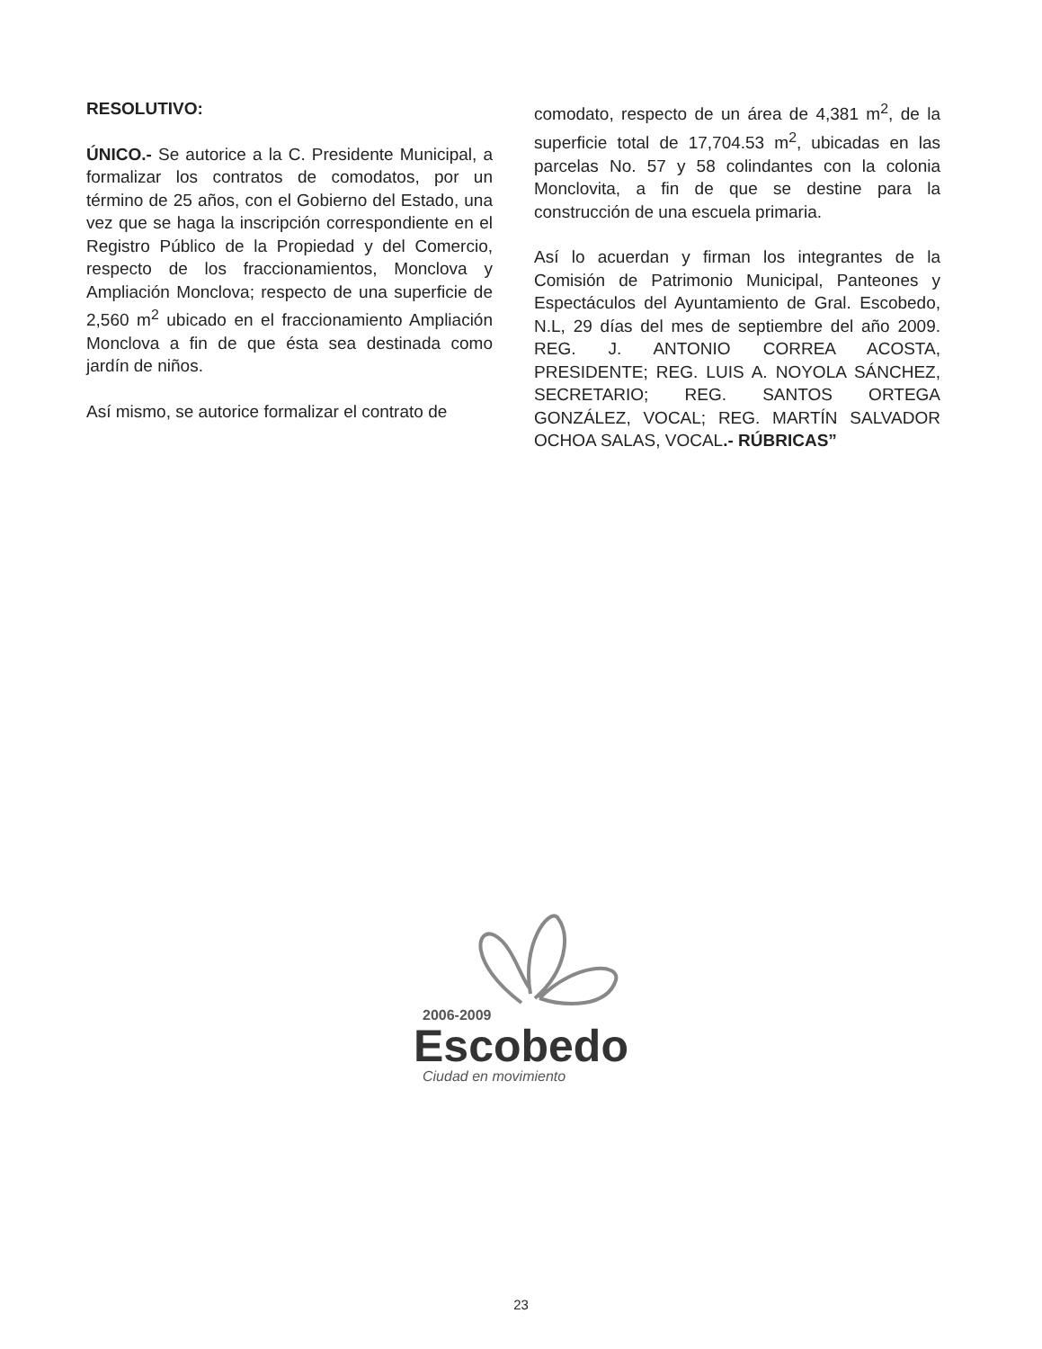RESOLUTIVO:
ÚNICO.- Se autorice a la C. Presidente Municipal, a formalizar los contratos de comodatos, por un término de 25 años, con el Gobierno del Estado, una vez que se haga la inscripción correspondiente en el Registro Público de la Propiedad y del Comercio, respecto de los fraccionamientos, Monclova y Ampliación Monclova; respecto de una superficie de 2,560 m<sup>2</sup> ubicado en el fraccionamiento Ampliación Monclova a fin de que ésta sea destinada como jardín de niños.
Así mismo, se autorice formalizar el contrato de
comodato, respecto de un área de 4,381 m<sup>2</sup>, de la superficie total de 17,704.53 m<sup>2</sup>, ubicadas en las parcelas No. 57 y 58 colindantes con la colonia Monclovita, a fin de que se destine para la construcción de una escuela primaria.
Así lo acuerdan y firman los integrantes de la Comisión de Patrimonio Municipal, Panteones y Espectáculos del Ayuntamiento de Gral. Escobedo, N.L, 29 días del mes de septiembre del año 2009. REG. J. ANTONIO CORREA ACOSTA, PRESIDENTE; REG. LUIS A. NOYOLA SÁNCHEZ, SECRETARIO; REG. SANTOS ORTEGA GONZÁLEZ, VOCAL; REG. MARTÍN SALVADOR OCHOA SALAS, VOCAL.- RÚBRICAS”
2006-2009
Escobedo
Ciudad en movimiento
23